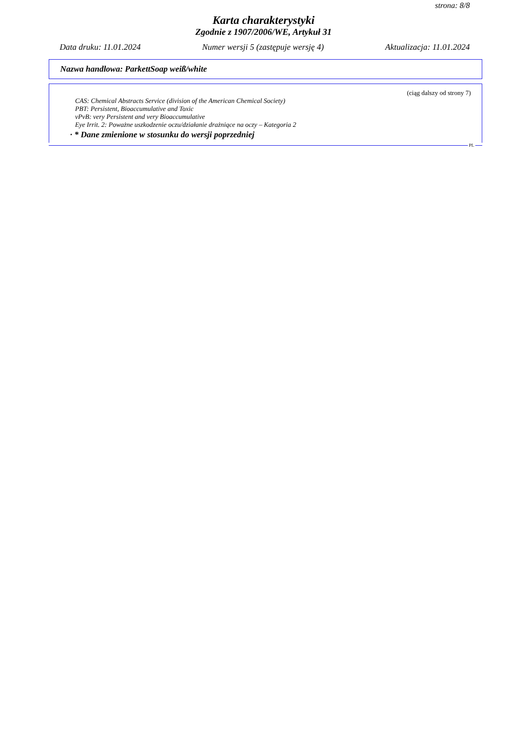strona: 8/8
Karta charakterystyki
Zgodnie z 1907/2006/WE, Artykuł 31
Data druku: 11.01.2024 Numer wersji 5 (zastępuje wersję 4) Aktualizacja: 11.01.2024
Nazwa handlowa: ParkettSoap weiß/white
(ciąg dalszy od strony 7)
CAS: Chemical Abstracts Service (division of the American Chemical Society)
PBT: Persistent, Bioaccumulative and Toxic
vPvB: very Persistent and very Bioaccumulative
Eye Irrit. 2: Poważne uszkodzenie oczu/działanie drażniące na oczy – Kategoria 2
· * Dane zmienione w stosunku do wersji poprzedniej
PL